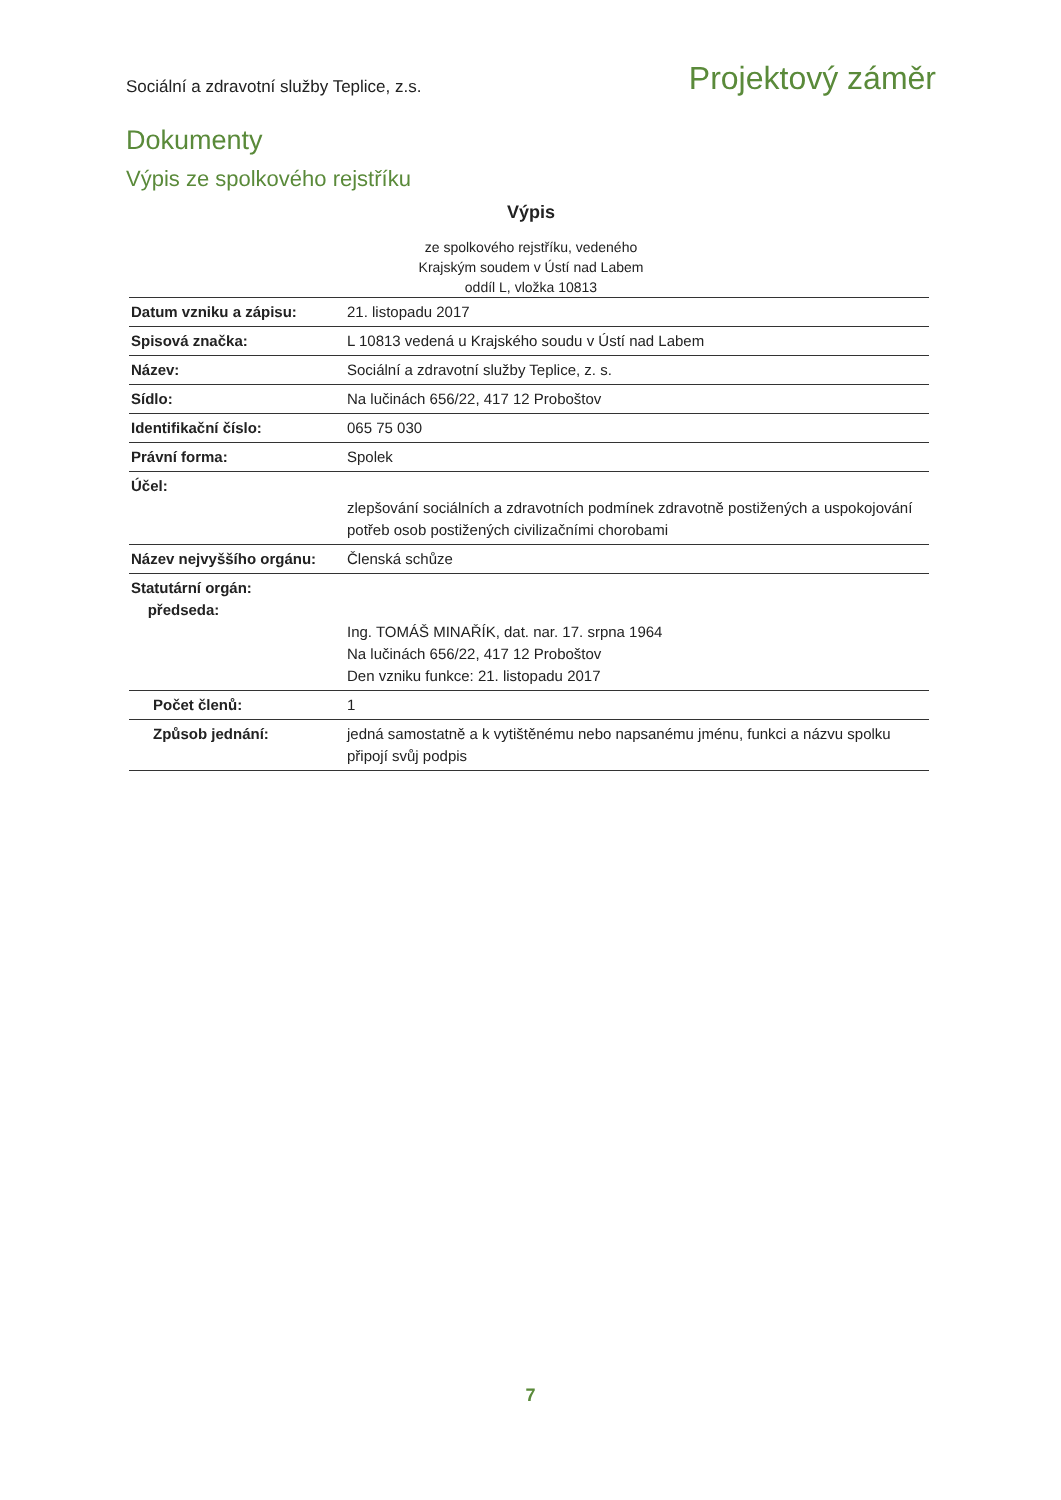Sociální a zdravotní služby Teplice, z.s. Projektový záměr
Dokumenty
Výpis ze spolkového rejstříku
Výpis
ze spolkového rejstříku, vedeného
Krajským soudem v Ústí nad Labem
oddíl L, vložka 10813
| Datum vzniku a zápisu: | 21. listopadu 2017 |
| Spisová značka: | L 10813 vedená u Krajského soudu v Ústí nad Labem |
| Název: | Sociální a zdravotní služby Teplice, z. s. |
| Sídlo: | Na lučinách 656/22, 417 12 Proboštov |
| Identifikační číslo: | 065 75 030 |
| Právní forma: | Spolek |
| Účel: | zlepšování sociálních a zdravotních podmínek zdravotně postižených a uspokojování potřeb osob postižených civilizačními chorobami |
| Název nejvyššího orgánu: | Členská schůze |
| Statutární orgán: předseda: | Ing. TOMÁŠ MINAŘÍK, dat. nar. 17. srpna 1964 Na lučinách 656/22, 417 12 Proboštov Den vzniku funkce: 21. listopadu 2017 |
| Počet členů: | 1 |
| Způsob jednání: | jedná samostatně a k vytištěnému nebo napsanému jménu, funkci a názvu spolku připojí svůj podpis |
7